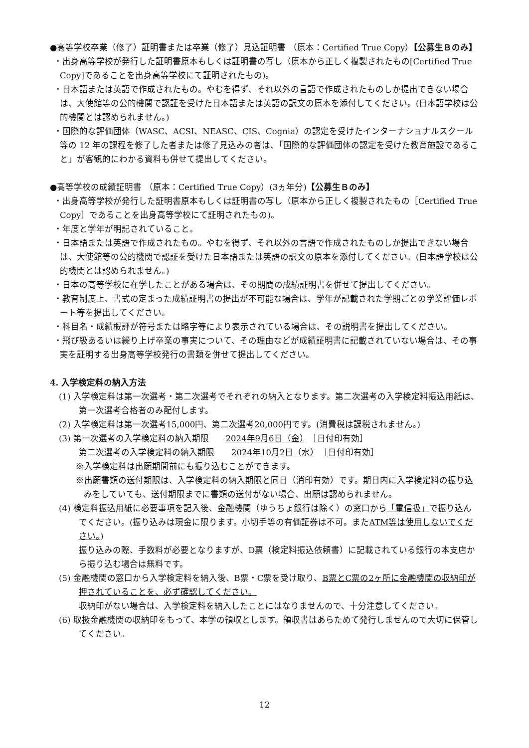●高等学校卒業（修了）証明書または卒業（修了）見込証明書 （原本：Certified True Copy）【公募生Ｂのみ】
・出身高等学校が発行した証明書原本もしくは証明書の写し（原本から正しく複製されたもの[Certified True Copy]であることを出身高等学校にて証明されたもの)。
・日本語または英語で作成されたもの。やむを得ず、それ以外の言語で作成されたものしか提出できない場合は、大使館等の公的機関で認証を受けた日本語または英語の訳文の原本を添付してください。(日本語学校は公的機関とは認められません。)
・国際的な評価団体（WASC、ACSI、NEASC、CIS、Cognia）の認定を受けたインターナショナルスクール等の 12 年の課程を修了した者または修了見込みの者は、「国際的な評価団体の認定を受けた教育施設であること」が客観的にわかる資料も併せて提出してください。
●高等学校の成績証明書 （原本：Certified True Copy）(3ヵ年分)【公募生Ｂのみ】
・出身高等学校が発行した証明書原本もしくは証明書の写し（原本から正しく複製されたもの［Certified True Copy］であることを出身高等学校にて証明されたもの)。
・年度と学年が明記されていること。
・日本語または英語で作成されたもの。やむを得ず、それ以外の言語で作成されたものしか提出できない場合は、大使館等の公的機関で認証を受けた日本語または英語の訳文の原本を添付してください。(日本語学校は公的機関とは認められません。)
・日本の高等学校に在学したことがある場合は、その期間の成績証明書を併せて提出してください。
・教育制度上、書式の定まった成績証明書の提出が不可能な場合は、学年が記載された学期ごとの学業評価レポート等を提出してください。
・科目名・成績概評が符号または略字等により表示されている場合は、その説明書を提出してください。
・飛び級あるいは繰り上げ卒業の事実について、その理由などが成績証明書に記載されていない場合は、その事実を証明する出身高等学校発行の書類を併せて提出してください。
4. 入学検定料の納入方法
(1) 入学検定料は第一次選考・第二次選考でそれぞれの納入となります。第二次選考の入学検定料振込用紙は、第一次選考合格者のみ配付します。
(2) 入学検定料は第一次選考15,000円、第二次選考20,000円です。(消費税は課税されません。)
(3) 第一次選考の入学検定料の納入期限　　2024年9月6日（金）　［日付印有効］
第二次選考の入学検定料の納入期限　　2024年10月2日（水）　［日付印有効］
※入学検定料は出願期間前にも振り込むことができます。
※出願書類の送付期限は、入学検定料の納入期限と同日（消印有効）です。期日内に入学検定料の振り込みをしていても、送付期限までに書類の送付がない場合、出願は認められません。
(4) 検定料振込用紙に必要事項を記入後、金融機関（ゆうちょ銀行は除く）の窓口から「電信扱」で振り込んでください。(振り込みは現金に限ります。小切手等の有価証券は不可。またATM等は使用しないでください。)
振り込みの際、手数料が必要となりますが、D票（検定料振込依頼書）に記載されている銀行の本支店から振り込む場合は無料です。
(5) 金融機関の窓口から入学検定料を納入後、B票・C票を受け取り、B票とC票の2ヶ所に金融機関の収納印が押されていることを、必ず確認してください。
収納印がない場合は、入学検定料を納入したことにはなりませんので、十分注意してください。
(6) 取扱金融機関の収納印をもって、本学の領収とします。領収書はあらためて発行しませんので大切に保管してください。
12